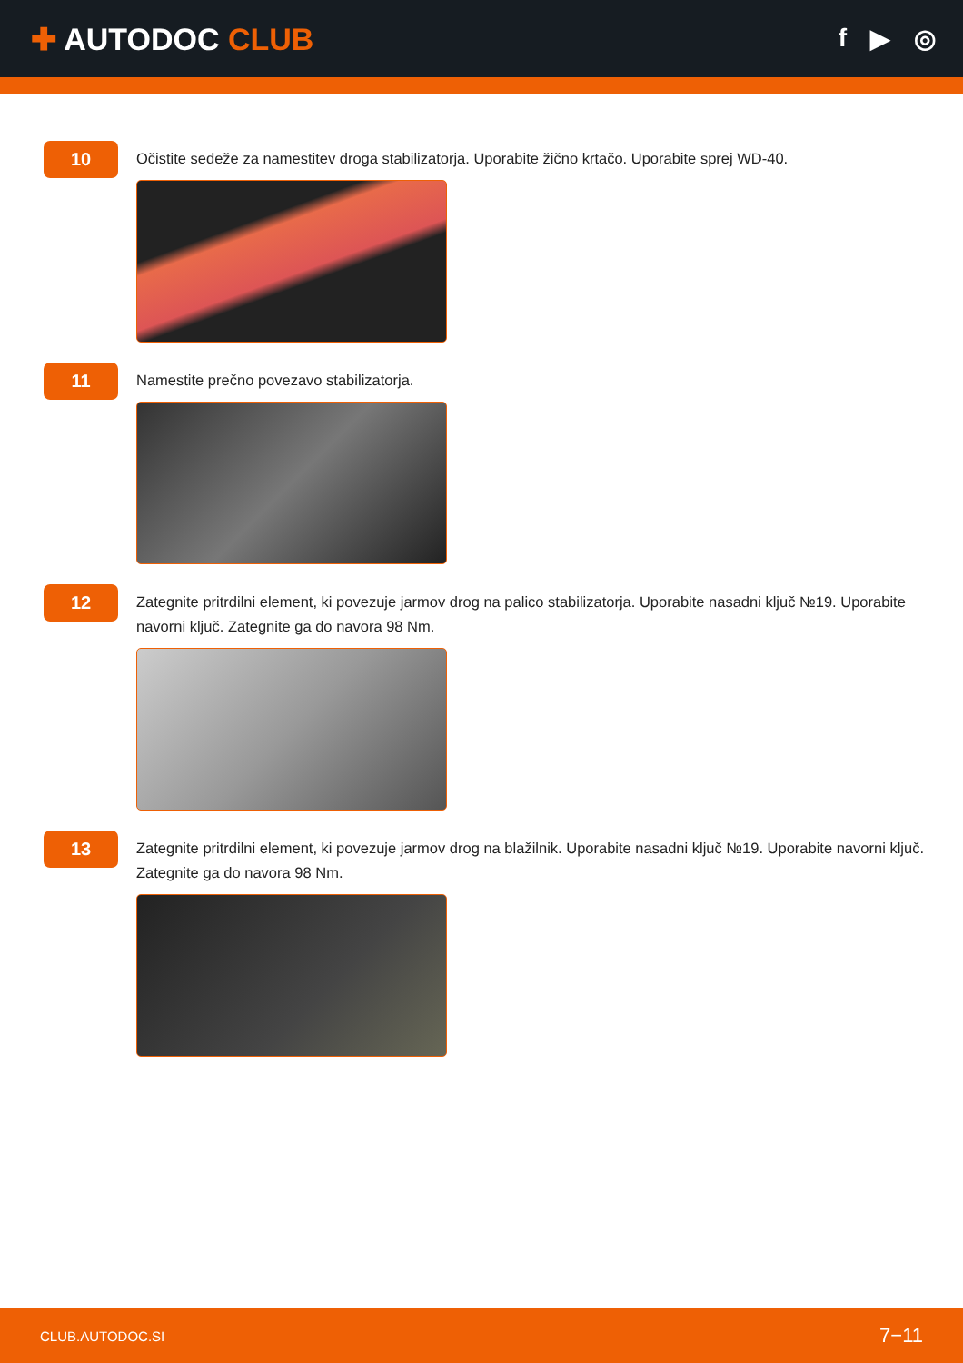✚ AUTODOC CLUB
f ▶ ◎
10
Očistite sedeže za namestitev droga stabilizatorja. Uporabite žično krtačo. Uporabite sprej WD-40.
11
Namestite prečno povezavo stabilizatorja.
12
Zategnite pritrdilni element, ki povezuje jarmov drog na palico stabilizatorja. Uporabite nasadni ključ №19. Uporabite navorni ključ. Zategnite ga do navora 98 Nm.
13
Zategnite pritrdilni element, ki povezuje jarmov drog na blažilnik. Uporabite nasadni ključ №19. Uporabite navorni ključ. Zategnite ga do navora 98 Nm.
CLUB.AUTODOC.SI 7−11